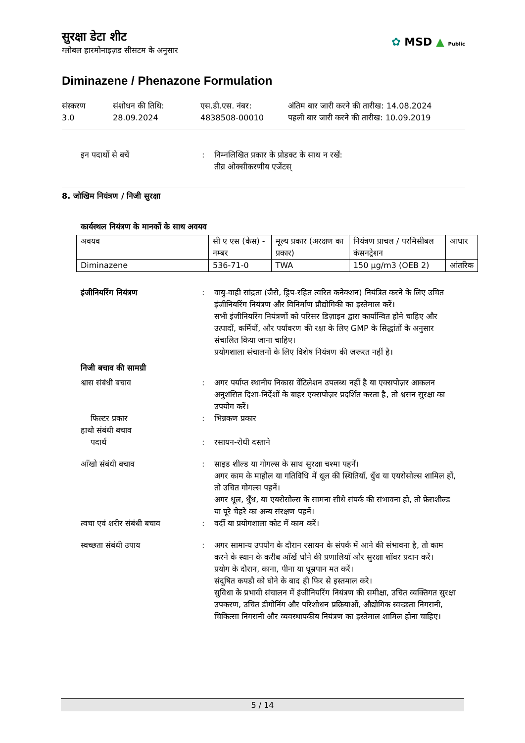सुरक्षा डेटा शीट
ग्लोबल हारमोनाइज़ड सीसटम के अनुसार
✿ MSD ▲ Public
Diminazene / Phenazone Formulation
संस्करण
3.0
संशोधन की तिथि:
28.09.2024
एस.डी.एस. नंबर:
4838508-00010
अंतिम बार जारी करने की तारीख: 14.08.2024
पहली बार जारी करने की तारीख: 10.09.2019
इन पदार्थो से बचें : निम्नलिखित प्रकार के प्रोडक्ट के साथ न रखें:
तीव्र ओक्सीकरणीय एजेंटस्
8. जोखिम नियंत्रण / निजी सुरक्षा
कार्यस्थल नियंत्रण के मानकों के साथ अवयव
| अवयव | सी ए एस (केस) - नम्बर | मूल्य प्रकार (अरक्षण का प्रकार) | नियंत्रण प्राचल / परमिसीबल कंसनट्रेशन | आधार |
| --- | --- | --- | --- | --- |
| Diminazene | 536-71-0 | TWA | 150 µg/m3 (OEB 2) | आंतरिक |
इंजीनियरिंग नियंत्रण : वायु-वाही सांद्रता (जैसे, ड्रिप-रहित त्वरित कनेक्शन) नियंत्रित करने के लिए उचित इंजीनियरिंग नियंत्रण और विनिर्माण प्रौद्योगिकी का इस्तेमाल करें।
सभी इंजीनियरिंग नियंत्रणों को परिसर डिज़ाइन द्वारा कार्यान्वित होने चाहिए और उत्पादों, कर्मियों, और पर्यावरण की रक्षा के लिए GMP के सिद्धांतों के अनुसार संचालित किया जाना चाहिए।
प्रयोगशाला संचालनों के लिए विशेष नियंत्रण की ज़रूरत नहीं है।
निजी बचाव की सामग्री
श्वास संबंधी बचाव : अगर पर्याप्त स्थानीय निकास वेंटिलेशन उपलब्ध नहीं है या एक्सपोज़र आकलन अनुशंसित दिशा-निर्देशों के बाहर एक्सपोज़र प्रदर्शित करता है, तो श्वसन सुरक्षा का उपयोग करें।
फिल्टर प्रकार : भिन्नकण प्रकार
हाथो संबंधी बचाव
पदार्थ : रसायन-रोधी दस्ताने
आँखो संबंधी बचाव : साइड शील्ड या गोगल्स के साथ सुरक्षा चश्मा पहनें।
अगर काम के माहौल या गतिविधि में धूल की स्थितियाँ, धुँध या एयरोसोल्स शामिल हों, तो उचित गोगल्स पहनें।
अगर धूल, धुँध, या एयरोसोल्स के सामना सीधे संपर्क की संभावना हो, तो फ़ेसशील्ड या पूरे चेहरे का अन्य संरक्षण पहनें।
त्वचा एवं शरीर संबंधी बचाव
: वर्दी या प्रयोगशाला कोट में काम करें।
स्वच्छता संबंधी उपाय : अगर सामान्य उपयोग के दौरान रसायन के संपर्क में आने की संभावना है, तो काम करने के स्थान के करीब आँखें धोने की प्रणालियाँ और सुरक्षा शॉवर प्रदान करें।
प्रयोग के दौरान, काना, पीना या धूम्रपान मत करें।
संदूषित कपडौ को घोने के बाद ही फिर से इस्तमाल करे।
सुविधा के प्रभावी संचालन में इंजीनियरिंग नियंत्रण की समीक्षा, उचित व्यक्तिगत सुरक्षा उपकरण, उचित डीगोनिंग और परिशोधन प्रक्रियाओं, औद्योगिक स्वच्छता निगरानी, चिकित्सा निगरानी और व्यवस्थापकीय नियंत्रण का इस्तेमाल शामिल होना चाहिए।
5 / 14